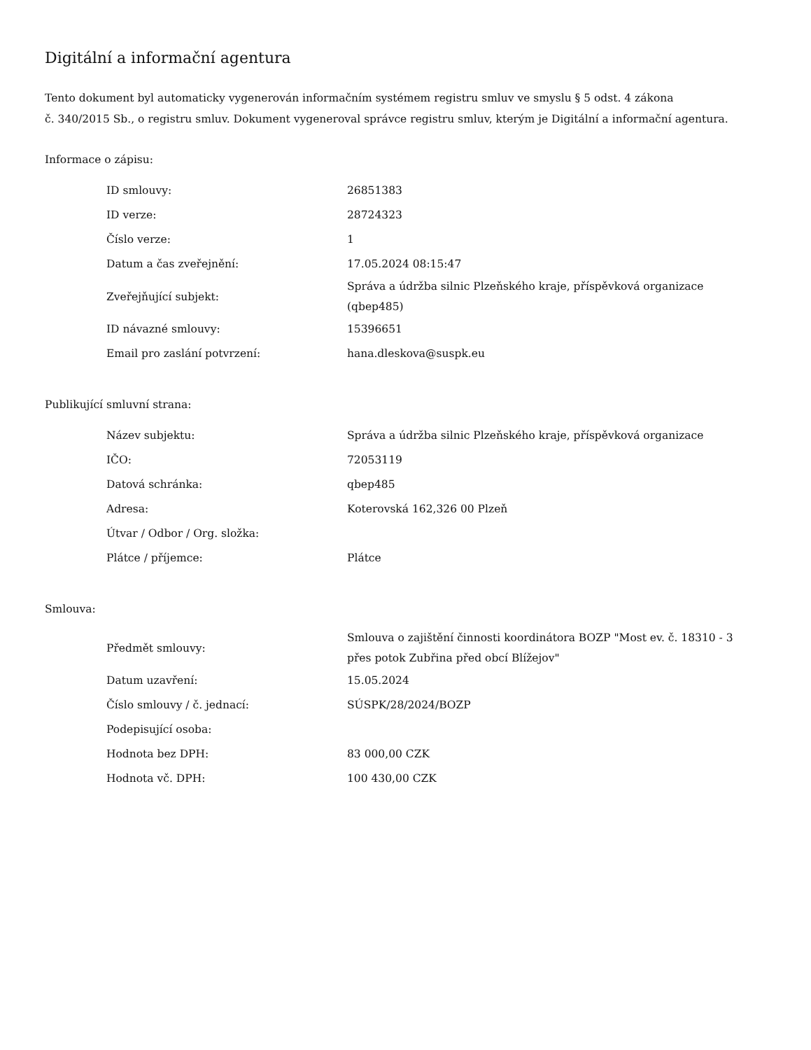Digitální a informační agentura
Tento dokument byl automaticky vygenerován informačním systémem registru smluv ve smyslu § 5 odst. 4 zákona
č. 340/2015 Sb., o registru smluv. Dokument vygeneroval správce registru smluv, kterým je Digitální a informační agentura.
Informace o zápisu:
| ID smlouvy: | 26851383 |
| ID verze: | 28724323 |
| Číslo verze: | 1 |
| Datum a čas zveřejnění: | 17.05.2024 08:15:47 |
| Zveřejňující subjekt: | Správa a údržba silnic Plzeňského kraje, příspěvková organizace (qbep485) |
| ID návazné smlouvy: | 15396651 |
| Email pro zaslání potvrzení: | hana.dleskova@suspk.eu |
Publikující smluvní strana:
| Název subjektu: | Správa a údržba silnic Plzeňského kraje, příspěvková organizace |
| IČO: | 72053119 |
| Datová schránka: | qbep485 |
| Adresa: | Koterovská 162,326 00 Plzeň |
| Útvar / Odbor / Org. složka: | |
| Plátce / příjemce: | Plátce |
Smlouva:
| Předmět smlouvy: | Smlouva o zajištění činnosti koordinátora BOZP "Most ev. č. 18310 - 3 přes potok Zubřina před obcí Blížejov" |
| Datum uzavření: | 15.05.2024 |
| Číslo smlouvy / č. jednací: | SÚSPK/28/2024/BOZP |
| Podepisující osoba: | |
| Hodnota bez DPH: | 83 000,00 CZK |
| Hodnota vč. DPH: | 100 430,00 CZK |